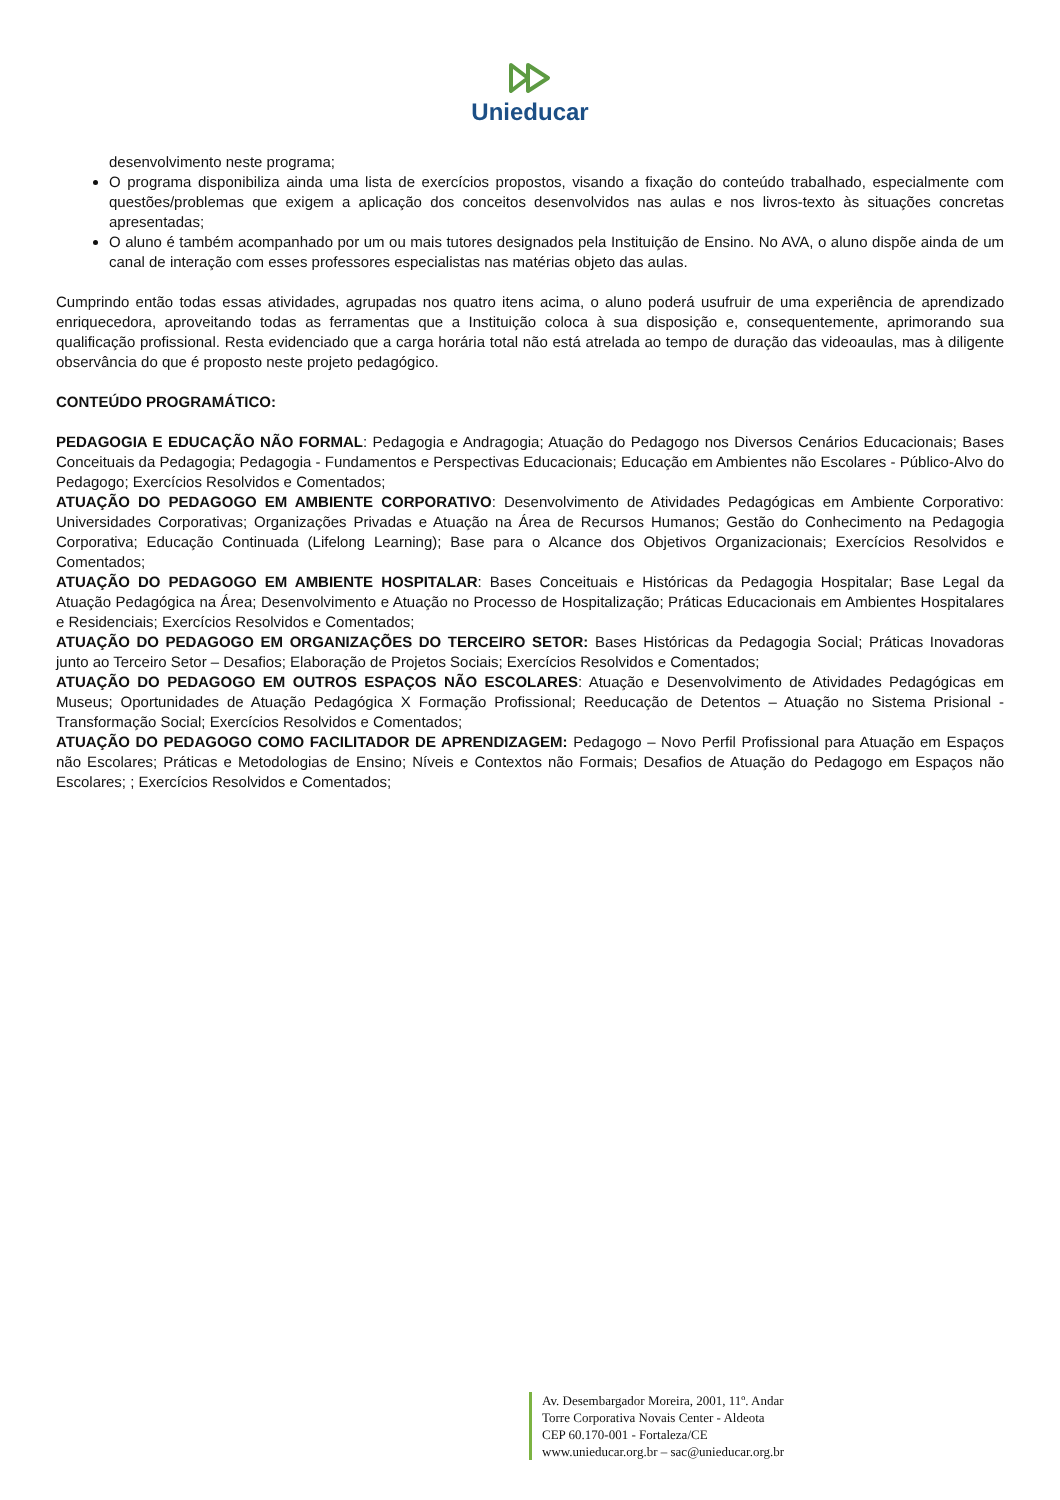Unieducar
desenvolvimento neste programa;
O programa disponibiliza ainda uma lista de exercícios propostos, visando a fixação do conteúdo trabalhado, especialmente com questões/problemas que exigem a aplicação dos conceitos desenvolvidos nas aulas e nos livros-texto às situações concretas apresentadas;
O aluno é também acompanhado por um ou mais tutores designados pela Instituição de Ensino. No AVA, o aluno dispõe ainda de um canal de interação com esses professores especialistas nas matérias objeto das aulas.
Cumprindo então todas essas atividades, agrupadas nos quatro itens acima, o aluno poderá usufruir de uma experiência de aprendizado enriquecedora, aproveitando todas as ferramentas que a Instituição coloca à sua disposição e, consequentemente, aprimorando sua qualificação profissional. Resta evidenciado que a carga horária total não está atrelada ao tempo de duração das videoaulas, mas à diligente observância do que é proposto neste projeto pedagógico.
CONTEÚDO PROGRAMÁTICO:
PEDAGOGIA E EDUCAÇÃO NÃO FORMAL: Pedagogia e Andragogia; Atuação do Pedagogo nos Diversos Cenários Educacionais; Bases Conceituais da Pedagogia; Pedagogia - Fundamentos e Perspectivas Educacionais; Educação em Ambientes não Escolares - Público-Alvo do Pedagogo; Exercícios Resolvidos e Comentados;
ATUAÇÃO DO PEDAGOGO EM AMBIENTE CORPORATIVO: Desenvolvimento de Atividades Pedagógicas em Ambiente Corporativo: Universidades Corporativas; Organizações Privadas e Atuação na Área de Recursos Humanos; Gestão do Conhecimento na Pedagogia Corporativa; Educação Continuada (Lifelong Learning); Base para o Alcance dos Objetivos Organizacionais; Exercícios Resolvidos e Comentados;
ATUAÇÃO DO PEDAGOGO EM AMBIENTE HOSPITALAR: Bases Conceituais e Históricas da Pedagogia Hospitalar; Base Legal da Atuação Pedagógica na Área; Desenvolvimento e Atuação no Processo de Hospitalização; Práticas Educacionais em Ambientes Hospitalares e Residenciais; Exercícios Resolvidos e Comentados;
ATUAÇÃO DO PEDAGOGO EM ORGANIZAÇÕES DO TERCEIRO SETOR: Bases Históricas da Pedagogia Social; Práticas Inovadoras junto ao Terceiro Setor – Desafios; Elaboração de Projetos Sociais; Exercícios Resolvidos e Comentados;
ATUAÇÃO DO PEDAGOGO EM OUTROS ESPAÇOS NÃO ESCOLARES: Atuação e Desenvolvimento de Atividades Pedagógicas em Museus; Oportunidades de Atuação Pedagógica X Formação Profissional; Reeducação de Detentos – Atuação no Sistema Prisional - Transformação Social; Exercícios Resolvidos e Comentados;
ATUAÇÃO DO PEDAGOGO COMO FACILITADOR DE APRENDIZAGEM: Pedagogo – Novo Perfil Profissional para Atuação em Espaços não Escolares; Práticas e Metodologias de Ensino; Níveis e Contextos não Formais; Desafios de Atuação do Pedagogo em Espaços não Escolares; ; Exercícios Resolvidos e Comentados;
Av. Desembargador Moreira, 2001, 11º. Andar
Torre Corporativa Novais Center - Aldeota
CEP 60.170-001 - Fortaleza/CE
www.unieducar.org.br – sac@unieducar.org.br